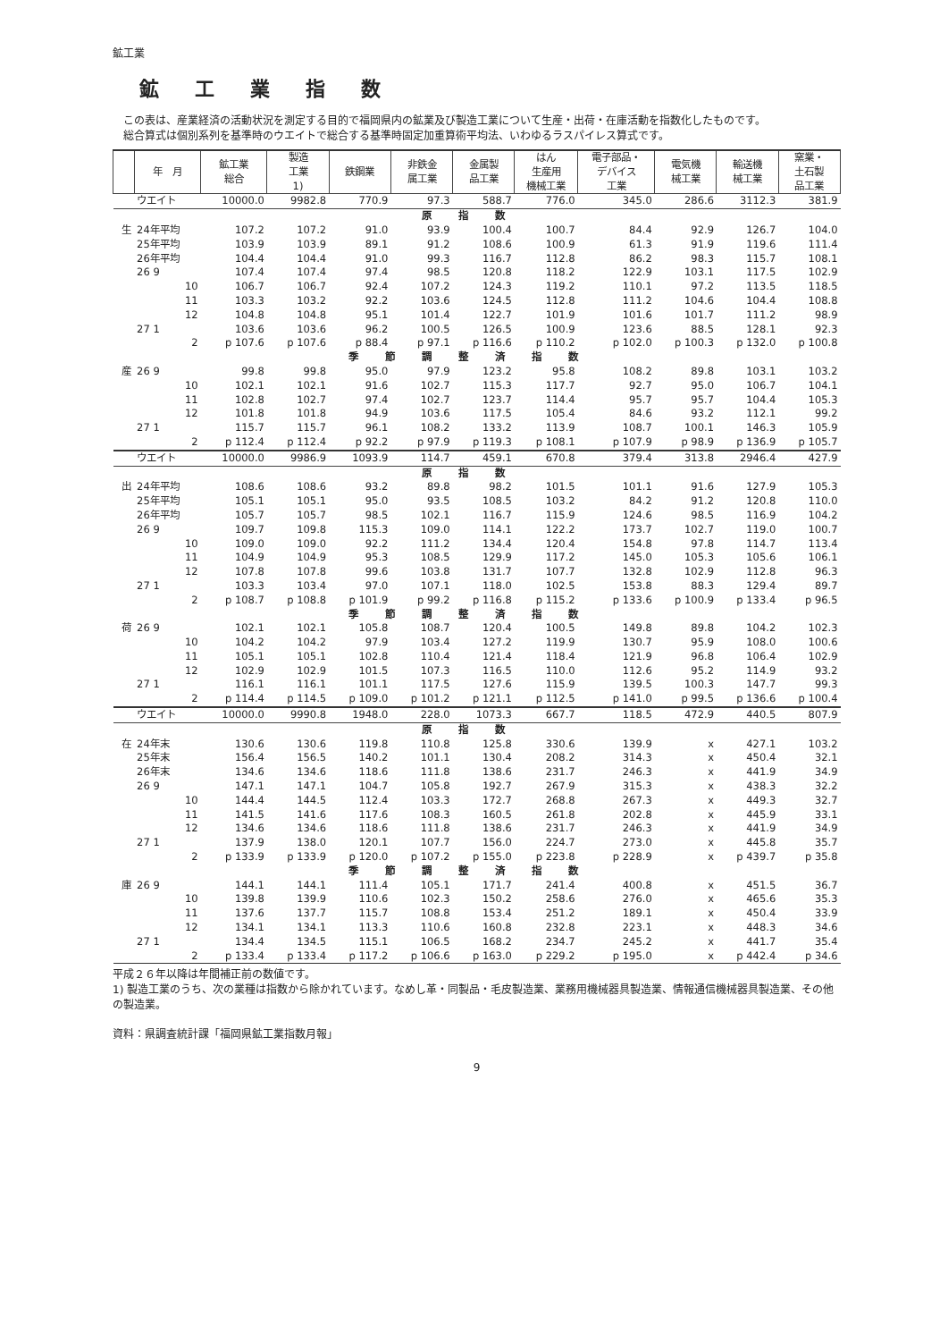鉱工業
鉱工業指数
　この表は、産業経済の活動状況を測定する目的で福岡県内の鉱業及び製造工業について生産・出荷・在庫活動を指数化したものです。
　総合算式は個別系列を基準時のウエイトで総合する基準時固定加重算術平均法、いわゆるラスパイレス算式です。
| | 年 月 | 鉱工業 総合 | 製造 工業 1) | 鉄鋼業 | 非鉄金 属工業 | 金属製 品工業 | はん 生産用 機械工業 | 電子部品・ デバイス 工業 | 電気機 械工業 | 輸送機 械工業 | 窯業・ 土石製 品工業 |
| --- | --- | --- | --- | --- | --- | --- | --- | --- | --- | --- | --- |
| | ウエイト | 10000.0 | 9982.8 | 770.9 | 97.3 | 588.7 | 776.0 | 345.0 | 286.6 | 3112.3 | 381.9 |
| 原指数 | | | | | | | | | | | |
| 生 | 24年平均 | 107.2 | 107.2 | 91.0 | 93.9 | 100.4 | 100.7 | 84.4 | 92.9 | 126.7 | 104.0 |
| | 25年平均 | 103.9 | 103.9 | 89.1 | 91.2 | 108.6 | 100.9 | 61.3 | 91.9 | 119.6 | 111.4 |
| | 26年平均 | 104.4 | 104.4 | 91.0 | 99.3 | 116.7 | 112.8 | 86.2 | 98.3 | 115.7 | 108.1 |
| | 26 9 | 107.4 | 107.4 | 97.4 | 98.5 | 120.8 | 118.2 | 122.9 | 103.1 | 117.5 | 102.9 |
| | 10 | 106.7 | 106.7 | 92.4 | 107.2 | 124.3 | 119.2 | 110.1 | 97.2 | 113.5 | 118.5 |
| | 11 | 103.3 | 103.2 | 92.2 | 103.6 | 124.5 | 112.8 | 111.2 | 104.6 | 104.4 | 108.8 |
| | 12 | 104.8 | 104.8 | 95.1 | 101.4 | 122.7 | 101.9 | 101.6 | 101.7 | 111.2 | 98.9 |
| | 27 1 | 103.6 | 103.6 | 96.2 | 100.5 | 126.5 | 100.9 | 123.6 | 88.5 | 128.1 | 92.3 |
| | 2 | p 107.6 | p 107.6 | p 88.4 | p 97.1 | p 116.6 | p 110.2 | p 102.0 | p 100.3 | p 132.0 | p 100.8 |
| 季節調整済指数 | | | | | | | | | | | |
| 産 | 26 9 | 99.8 | 99.8 | 95.0 | 97.9 | 123.2 | 95.8 | 108.2 | 89.8 | 103.1 | 103.2 |
| | 10 | 102.1 | 102.1 | 91.6 | 102.7 | 115.3 | 117.7 | 92.7 | 95.0 | 106.7 | 104.1 |
| | 11 | 102.8 | 102.7 | 97.4 | 102.7 | 123.7 | 114.4 | 95.7 | 95.7 | 104.4 | 105.3 |
| | 12 | 101.8 | 101.8 | 94.9 | 103.6 | 117.5 | 105.4 | 84.6 | 93.2 | 112.1 | 99.2 |
| | 27 1 | 115.7 | 115.7 | 96.1 | 108.2 | 133.2 | 113.9 | 108.7 | 100.1 | 146.3 | 105.9 |
| | 2 | p 112.4 | p 112.4 | p 92.2 | p 97.9 | p 119.3 | p 108.1 | p 107.9 | p 98.9 | p 136.9 | p 105.7 |
| | ウエイト | 10000.0 | 9986.9 | 1093.9 | 114.7 | 459.1 | 670.8 | 379.4 | 313.8 | 2946.4 | 427.9 |
| 原指数 | | | | | | | | | | | |
| 出 | 24年平均 | 108.6 | 108.6 | 93.2 | 89.8 | 98.2 | 101.5 | 101.1 | 91.6 | 127.9 | 105.3 |
| | 25年平均 | 105.1 | 105.1 | 95.0 | 93.5 | 108.5 | 103.2 | 84.2 | 91.2 | 120.8 | 110.0 |
| | 26年平均 | 105.7 | 105.7 | 98.5 | 102.1 | 116.7 | 115.9 | 124.6 | 98.5 | 116.9 | 104.2 |
| | 26 9 | 109.7 | 109.8 | 115.3 | 109.0 | 114.1 | 122.2 | 173.7 | 102.7 | 119.0 | 100.7 |
| | 10 | 109.0 | 109.0 | 92.2 | 111.2 | 134.4 | 120.4 | 154.8 | 97.8 | 114.7 | 113.4 |
| | 11 | 104.9 | 104.9 | 95.3 | 108.5 | 129.9 | 117.2 | 145.0 | 105.3 | 105.6 | 106.1 |
| | 12 | 107.8 | 107.8 | 99.6 | 103.8 | 131.7 | 107.7 | 132.8 | 102.9 | 112.8 | 96.3 |
| | 27 1 | 103.3 | 103.4 | 97.0 | 107.1 | 118.0 | 102.5 | 153.8 | 88.3 | 129.4 | 89.7 |
| | 2 | p 108.7 | p 108.8 | p 101.9 | p 99.2 | p 116.8 | p 115.2 | p 133.6 | p 100.9 | p 133.4 | p 96.5 |
| 季節調整済指数 | | | | | | | | | | | |
| 荷 | 26 9 | 102.1 | 102.1 | 105.8 | 108.7 | 120.4 | 100.5 | 149.8 | 89.8 | 104.2 | 102.3 |
| | 10 | 104.2 | 104.2 | 97.9 | 103.4 | 127.2 | 119.9 | 130.7 | 95.9 | 108.0 | 100.6 |
| | 11 | 105.1 | 105.1 | 102.8 | 110.4 | 121.4 | 118.4 | 121.9 | 96.8 | 106.4 | 102.9 |
| | 12 | 102.9 | 102.9 | 101.5 | 107.3 | 116.5 | 110.0 | 112.6 | 95.2 | 114.9 | 93.2 |
| | 27 1 | 116.1 | 116.1 | 101.1 | 117.5 | 127.6 | 115.9 | 139.5 | 100.3 | 147.7 | 99.3 |
| | 2 | p 114.4 | p 114.5 | p 109.0 | p 101.2 | p 121.1 | p 112.5 | p 141.0 | p 99.5 | p 136.6 | p 100.4 |
| | ウエイト | 10000.0 | 9990.8 | 1948.0 | 228.0 | 1073.3 | 667.7 | 118.5 | 472.9 | 440.5 | 807.9 |
| 原指数 | | | | | | | | | | | |
| 在 | 24年末 | 130.6 | 130.6 | 119.8 | 110.8 | 125.8 | 330.6 | 139.9 | x | 427.1 | 103.2 |
| | 25年末 | 156.4 | 156.5 | 140.2 | 101.1 | 130.4 | 208.2 | 314.3 | x | 450.4 | 32.1 |
| | 26年末 | 134.6 | 134.6 | 118.6 | 111.8 | 138.6 | 231.7 | 246.3 | x | 441.9 | 34.9 |
| | 26 9 | 147.1 | 147.1 | 104.7 | 105.8 | 192.7 | 267.9 | 315.3 | x | 438.3 | 32.2 |
| | 10 | 144.4 | 144.5 | 112.4 | 103.3 | 172.7 | 268.8 | 267.3 | x | 449.3 | 32.7 |
| | 11 | 141.5 | 141.6 | 117.6 | 108.3 | 160.5 | 261.8 | 202.8 | x | 445.9 | 33.1 |
| | 12 | 134.6 | 134.6 | 118.6 | 111.8 | 138.6 | 231.7 | 246.3 | x | 441.9 | 34.9 |
| | 27 1 | 137.9 | 138.0 | 120.1 | 107.7 | 156.0 | 224.7 | 273.0 | x | 445.8 | 35.7 |
| | 2 | p 133.9 | p 133.9 | p 120.0 | p 107.2 | p 155.0 | p 223.8 | p 228.9 | x | p 439.7 | p 35.8 |
| 季節調整済指数 | | | | | | | | | | | |
| 庫 | 26 9 | 144.1 | 144.1 | 111.4 | 105.1 | 171.7 | 241.4 | 400.8 | x | 451.5 | 36.7 |
| | 10 | 139.8 | 139.9 | 110.6 | 102.3 | 150.2 | 258.6 | 276.0 | x | 465.6 | 35.3 |
| | 11 | 137.6 | 137.7 | 115.7 | 108.8 | 153.4 | 251.2 | 189.1 | x | 450.4 | 33.9 |
| | 12 | 134.1 | 134.1 | 113.3 | 110.6 | 160.8 | 232.8 | 223.1 | x | 448.3 | 34.6 |
| | 27 1 | 134.4 | 134.5 | 115.1 | 106.5 | 168.2 | 234.7 | 245.2 | x | 441.7 | 35.4 |
| | 2 | p 133.4 | p 133.4 | p 117.2 | p 106.6 | p 163.0 | p 229.2 | p 195.0 | x | p 442.4 | p 34.6 |
平成２６年以降は年間補正前の数値です。
1) 製造工業のうち、次の業種は指数から除かれています。なめし革・同製品・毛皮製造業、業務用機械器具製造業、情報通信機械器具製造業、その他の製造業。
資料：県調査統計課「福岡県鉱工業指数月報」
9